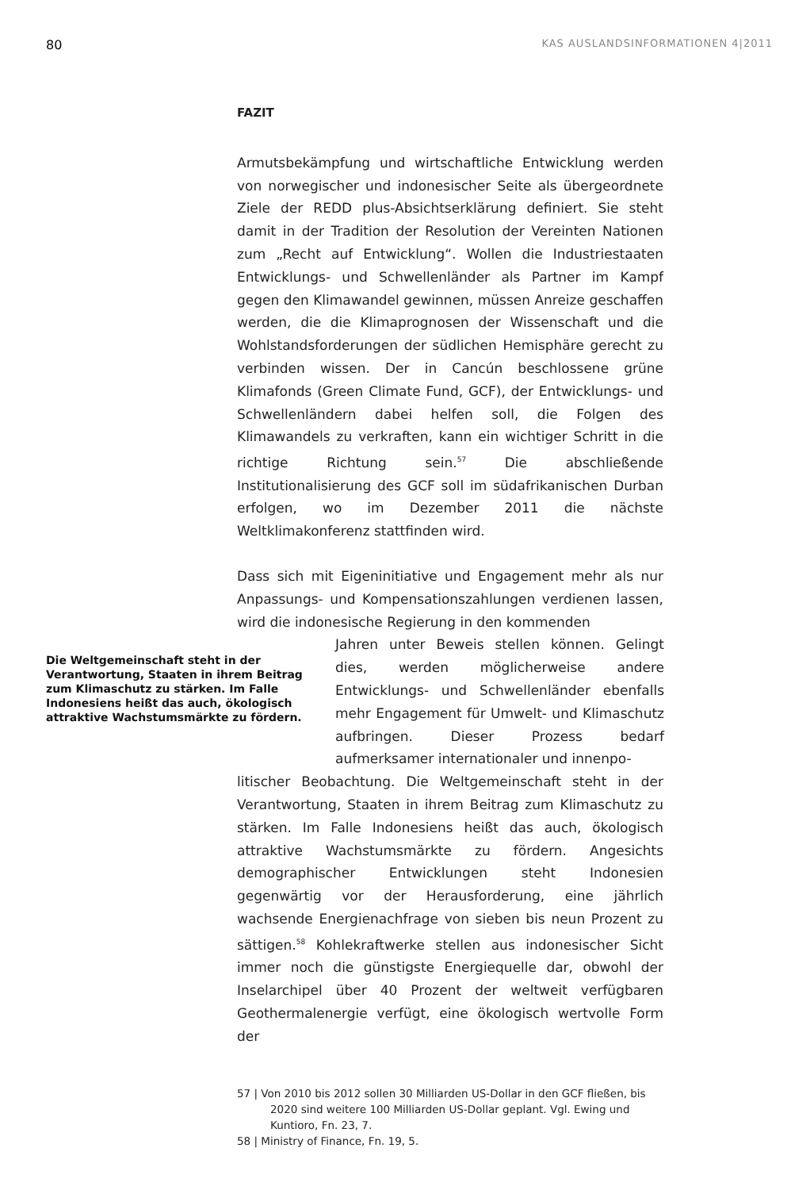80 KAS AUSLANDSINFORMATIONEN 4|2011
FAZIT
Armutsbekämpfung und wirtschaftliche Entwicklung werden von norwegischer und indonesischer Seite als übergeordnete Ziele der REDD plus-Absichtserklärung definiert. Sie steht damit in der Tradition der Resolution der Vereinten Nationen zum „Recht auf Entwicklung“. Wollen die Industriestaaten Entwicklungs- und Schwellenländer als Partner im Kampf gegen den Klimawandel gewinnen, müssen Anreize geschaffen werden, die die Klimaprognosen der Wissenschaft und die Wohlstandsforderungen der südlichen Hemisphäre gerecht zu verbinden wissen. Der in Cancún beschlossene grüne Klimafonds (Green Climate Fund, GCF), der Entwicklungs- und Schwellenländern dabei helfen soll, die Folgen des Klimawandels zu verkraften, kann ein wichtiger Schritt in die richtige Richtung sein.<sup>57</sup> Die abschließende Institutionalisierung des GCF soll im südafrikanischen Durban erfolgen, wo im Dezember 2011 die nächste Weltklimakonferenz stattfinden wird.
Dass sich mit Eigeninitiative und Engagement mehr als nur Anpassungs- und Kompensationszahlungen verdienen lassen, wird die indonesische Regierung in den kommenden
Die Weltgemeinschaft steht in der Verantwortung, Staaten in ihrem Beitrag zum Klimaschutz zu stärken. Im Falle Indonesiens heißt das auch, ökologisch attraktive Wachstumsmärkte zu fördern.
Jahren unter Beweis stellen können. Gelingt dies, werden möglicherweise andere Entwicklungs- und Schwellenländer ebenfalls mehr Engagement für Umwelt- und Klimaschutz aufbringen. Dieser Prozess bedarf aufmerksamer internationaler und innenpo-
litischer Beobachtung. Die Weltgemeinschaft steht in der Verantwortung, Staaten in ihrem Beitrag zum Klimaschutz zu stärken. Im Falle Indonesiens heißt das auch, ökologisch attraktive Wachstumsmärkte zu fördern. Angesichts demographischer Entwicklungen steht Indonesien gegenwärtig vor der Herausforderung, eine jährlich wachsende Energienachfrage von sieben bis neun Prozent zu sättigen.<sup>58</sup> Kohlekraftwerke stellen aus indonesischer Sicht immer noch die günstigste Energiequelle dar, obwohl der Inselarchipel über 40 Prozent der weltweit verfügbaren Geothermalenergie verfügt, eine ökologisch wertvolle Form der
57 | Von 2010 bis 2012 sollen 30 Milliarden US-Dollar in den GCF fließen, bis 2020 sind weitere 100 Milliarden US-Dollar geplant. Vgl. Ewing und Kuntioro, Fn. 23, 7.
58 | Ministry of Finance, Fn. 19, 5.